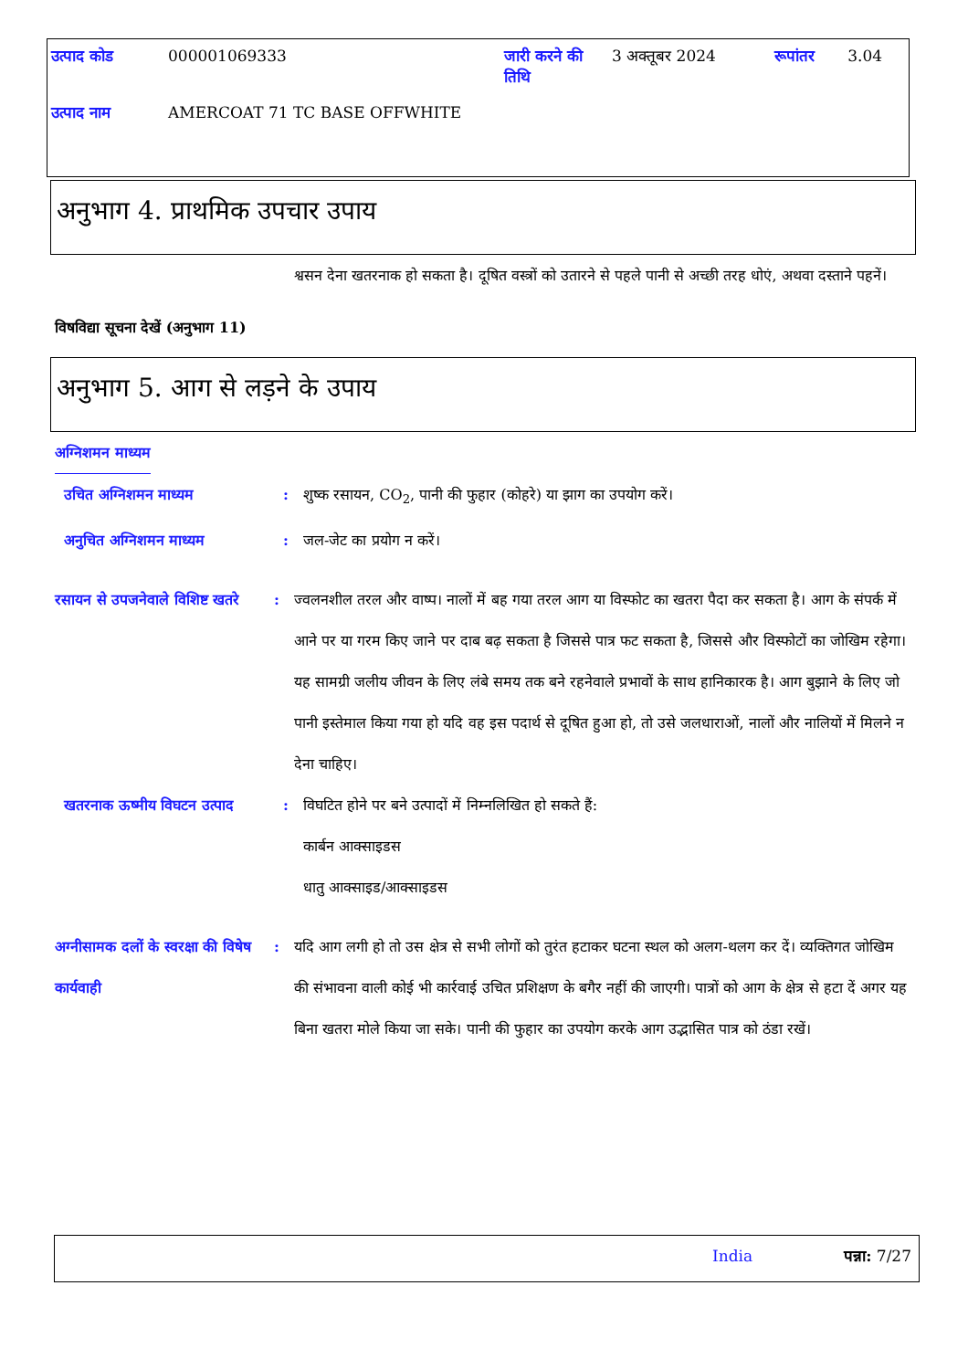| उत्पाद कोड | 000001069333 | जारी करने की तिथि | 3 अक्तूबर 2024 | रूपांतर | 3.04 |
| उत्पाद नाम | AMERCOAT 71 TC BASE OFFWHITE | | | | |
अनुभाग 4. प्राथमिक उपचार उपाय
श्वसन देना खतरनाक हो सकता है। दूषित वस्त्रों को उतारने से पहले पानी से अच्छी तरह धोएं, अथवा दस्ताने पहनें।
विषविद्या सूचना देखें (अनुभाग 11)
अनुभाग 5. आग से लड़ने के उपाय
अग्निशमन माध्यम
उचित अग्निशमन माध्यम : शुष्क रसायन, CO<sub>2</sub>, पानी की फुहार (कोहरे) या झाग का उपयोग करें।
अनुचित अग्निशमन माध्यम : जल-जेट का प्रयोग न करें।
रसायन से उपजनेवाले विशिष्ट खतरे
: ज्वलनशील तरल और वाष्प। नालों में बह गया तरल आग या विस्फोट का खतरा पैदा कर सकता है। आग के संपर्क में आने पर या गरम किए जाने पर दाब बढ़ सकता है जिससे पात्र फट सकता है, जिससे और विस्फोटों का जोखिम रहेगा। यह सामग्री जलीय जीवन के लिए लंबे समय तक बने रहनेवाले प्रभावों के साथ हानिकारक है। आग बुझाने के लिए जो पानी इस्तेमाल किया गया हो यदि वह इस पदार्थ से दूषित हुआ हो, तो उसे जलधाराओं, नालों और नालियों में मिलने न देना चाहिए।
खतरनाक ऊष्मीय विघटन उत्पाद
: विघटित होने पर बने उत्पादों में निम्नलिखित हो सकते हैं:
कार्बन आक्साइडस
धातु आक्साइड/आक्साइडस
अग्नीसामक दलों के स्वरक्षा की विषेष कार्यवाही
: यदि आग लगी हो तो उस क्षेत्र से सभी लोगों को तुरंत हटाकर घटना स्थल को अलग-थलग कर दें। व्यक्तिगत जोखिम की संभावना वाली कोई भी कार्रवाई उचित प्रशिक्षण के बगैर नहीं की जाएगी। पात्रों को आग के क्षेत्र से हटा दें अगर यह बिना खतरा मोले किया जा सके। पानी की फुहार का उपयोग करके आग उद्भासित पात्र को ठंडा रखें।
India पन्ना: 7/27